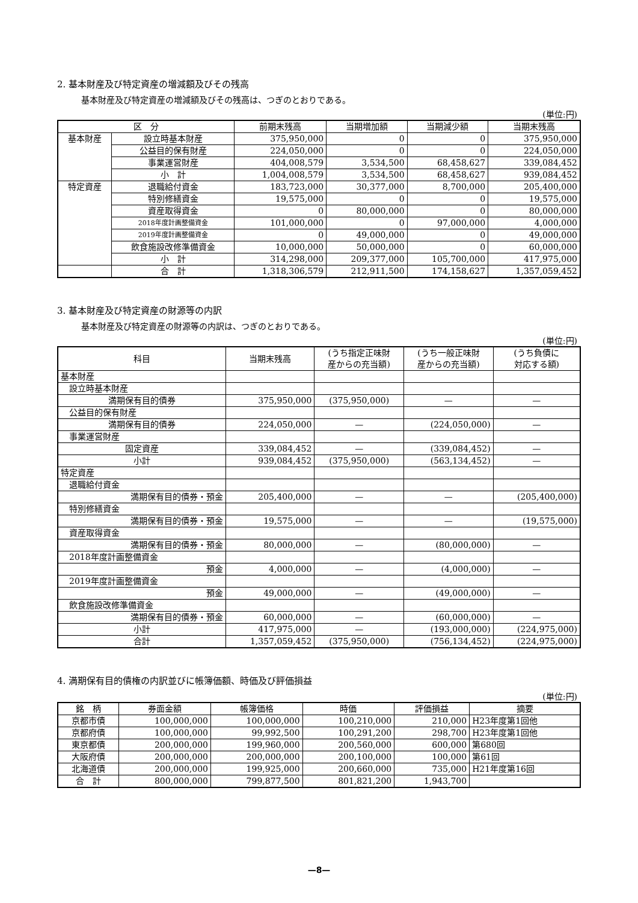2. 基本財産及び特定資産の増減額及びその残高
基本財産及び特定資産の増減額及びその残高は、つぎのとおりである。
(単位:円)
| 区 分 | | 前期末残高 | 当期増加額 | 当期減少額 | 当期末残高 |
| --- | --- | --- | --- | --- | --- |
| 基本財産 | 設立時基本財産 | 375,950,000 | 0 | 0 | 375,950,000 |
| | 公益目的保有財産 | 224,050,000 | 0 | 0 | 224,050,000 |
| | 事業運営財産 | 404,008,579 | 3,534,500 | 68,458,627 | 339,084,452 |
| | 小 計 | 1,004,008,579 | 3,534,500 | 68,458,627 | 939,084,452 |
| 特定資産 | 退職給付資金 | 183,723,000 | 30,377,000 | 8,700,000 | 205,400,000 |
| | 特別修繕資金 | 19,575,000 | 0 | 0 | 19,575,000 |
| | 資産取得資金 | 0 | 80,000,000 | 0 | 80,000,000 |
| | 2018年度計画整備資金 | 101,000,000 | 0 | 97,000,000 | 4,000,000 |
| | 2019年度計画整備資金 | 0 | 49,000,000 | 0 | 49,000,000 |
| | 飲食施設改修準備資金 | 10,000,000 | 50,000,000 | 0 | 60,000,000 |
| | 小 計 | 314,298,000 | 209,377,000 | 105,700,000 | 417,975,000 |
| | 合 計 | 1,318,306,579 | 212,911,500 | 174,158,627 | 1,357,059,452 |
3. 基本財産及び特定資産の財源等の内訳
基本財産及び特定資産の財源等の内訳は、つぎのとおりである。
(単位:円)
| 科目 | 当期末残高 | (うち指定正味財 産からの充当額) | (うち一般正味財 産からの充当額) | (うち負債に 対応する額) |
| --- | --- | --- | --- | --- |
| 基本財産 | | | | |
| 設立時基本財産 | | | | |
| 満期保有目的債券 | 375,950,000 | (375,950,000) | — | — |
| 公益目的保有財産 | | | | |
| 満期保有目的債券 | 224,050,000 | — | (224,050,000) | — |
| 事業運営財産 | | | | |
| 固定資産 | 339,084,452 | — | (339,084,452) | — |
| 小計 | 939,084,452 | (375,950,000) | (563,134,452) | — |
| 特定資産 | | | | |
| 退職給付資金 | | | | |
| 満期保有目的債券・預金 | 205,400,000 | — | — | (205,400,000) |
| 特別修繕資金 | | | | |
| 満期保有目的債券・預金 | 19,575,000 | — | — | (19,575,000) |
| 資産取得資金 | | | | |
| 満期保有目的債券・預金 | 80,000,000 | — | (80,000,000) | — |
| 2018年度計画整備資金 | | | | |
| 預金 | 4,000,000 | — | (4,000,000) | — |
| 2019年度計画整備資金 | | | | |
| 預金 | 49,000,000 | — | (49,000,000) | — |
| 飲食施設改修準備資金 | | | | |
| 満期保有目的債券・預金 | 60,000,000 | — | (60,000,000) | — |
| 小計 | 417,975,000 | — | (193,000,000) | (224,975,000) |
| 合計 | 1,357,059,452 | (375,950,000) | (756,134,452) | (224,975,000) |
4. 満期保有目的債権の内訳並びに帳簿価額、時価及び評価損益
(単位:円)
| 銘 柄 | 券面金額 | 帳簿価格 | 時価 | 評価損益 | 摘要 |
| --- | --- | --- | --- | --- | --- |
| 京都市債 | 100,000,000 | 100,000,000 | 100,210,000 | 210,000 | H23年度第1回他 |
| 京都府債 | 100,000,000 | 99,992,500 | 100,291,200 | 298,700 | H23年度第1回他 |
| 東京都債 | 200,000,000 | 199,960,000 | 200,560,000 | 600,000 | 第680回 |
| 大阪府債 | 200,000,000 | 200,000,000 | 200,100,000 | 100,000 | 第61回 |
| 北海道債 | 200,000,000 | 199,925,000 | 200,660,000 | 735,000 | H21年度第16回 |
| 合 計 | 800,000,000 | 799,877,500 | 801,821,200 | 1,943,700 | |
—8—